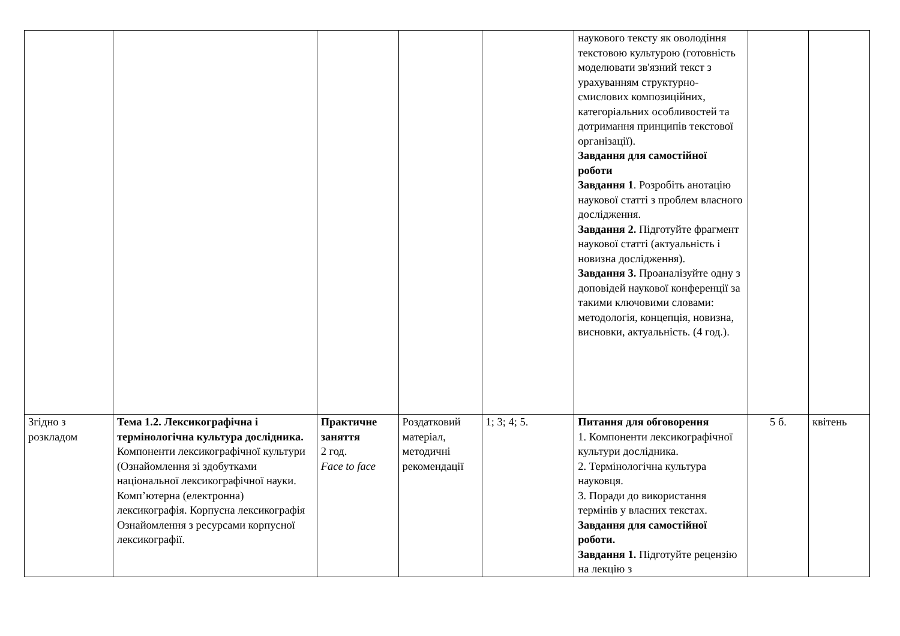| | | | | | наукового тексту як оволодіння текстовою культурою (готовність моделювати зв'язний текст з урахуванням структурно-смислових композиційних, категоріальних особливостей та дотримання принципів текстової організації). Завдання для самостійної роботи Завдання 1 . Розробіть анотацію наукової статті з проблем власного дослідження. Завдання 2. Підготуйте фрагмент наукової статті (актуальність і новизна дослідження). Завдання 3. Проаналізуйте одну з доповідей наукової конференції за такими ключовими словами: методологія, концепція, новизна, висновки, актуальність. (4 год.). | | |
| Згідно з розкладом | Тема 1.2. Лексикографічна і термінологічна культура дослідника. Компоненти лексикографічної культури (Ознайомлення зі здобутками національної лексикографічної науки. Комп’ютерна (електронна) лексикографія. Корпусна лексикографія Ознайомлення з ресурсами корпусної лексикографії. | Практичне заняття 2 год. Face to face | Роздатковий матеріал, методичні рекомендації | 1; 3; 4; 5. | Питання для обговорення 1. Компоненти лексикографічної культури дослідника. 2. Термінологічна культура науковця. 3. Поради до використання термінів у власних текстах. Завдання для самостійної роботи. Завдання 1. Підготуйте рецензію на лекцію з | 5 б. | квітень |